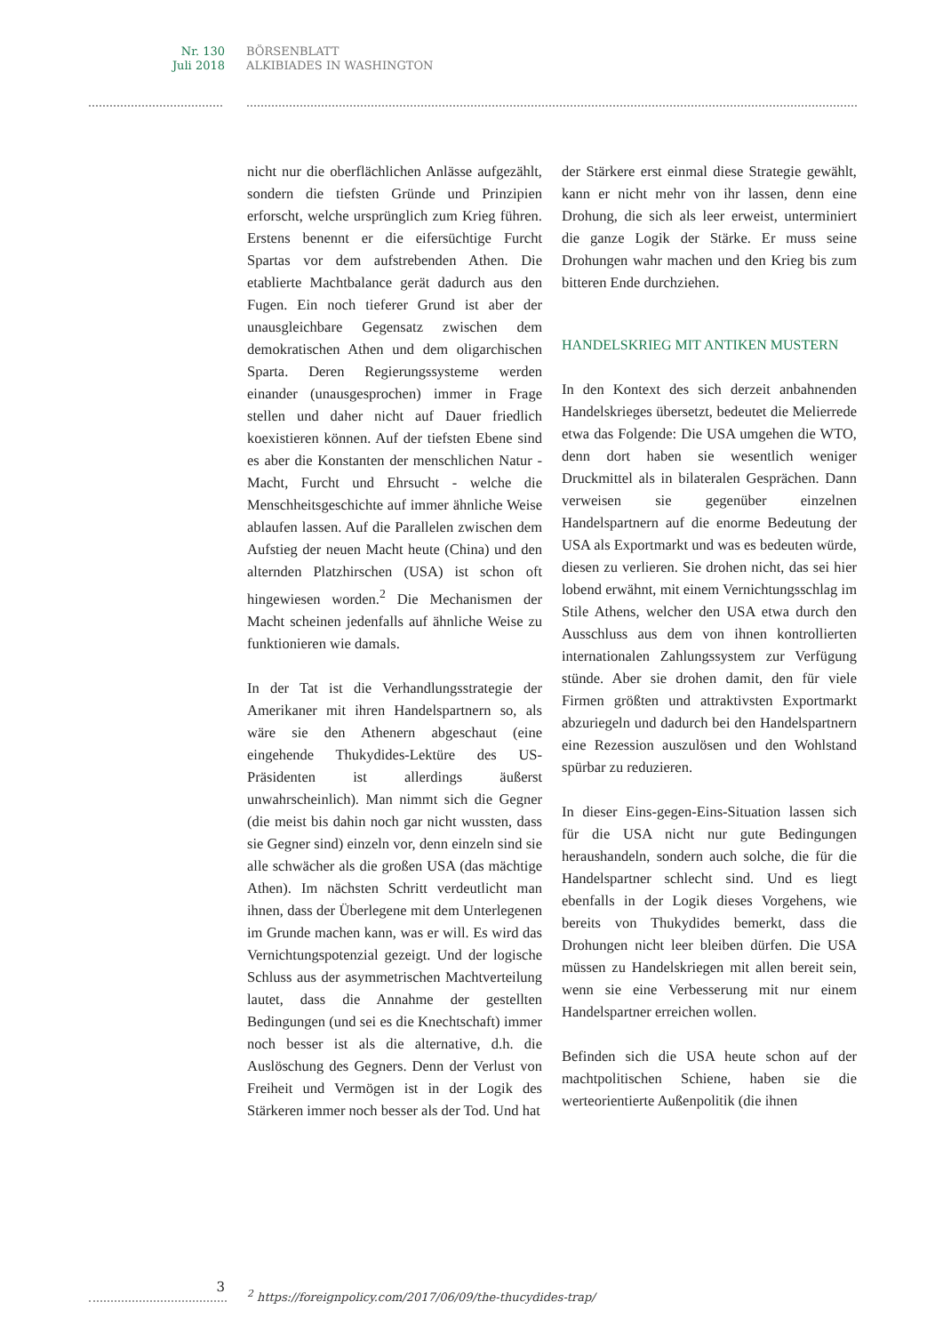Nr. 130
Juli 2018
BÖRSENBLATT
ALKIBIADES IN WASHINGTON
nicht nur die oberflächlichen Anlässe aufgezählt, sondern die tiefsten Gründe und Prinzipien erforscht, welche ursprünglich zum Krieg führen. Erstens benennt er die eifersüchtige Furcht Spartas vor dem aufstrebenden Athen. Die etablierte Machtbalance gerät dadurch aus den Fugen. Ein noch tieferer Grund ist aber der unausgleichbare Gegensatz zwischen dem demokratischen Athen und dem oligarchischen Sparta. Deren Regierungssysteme werden einander (unausgesprochen) immer in Frage stellen und daher nicht auf Dauer friedlich koexistieren können. Auf der tiefsten Ebene sind es aber die Konstanten der menschlichen Natur - Macht, Furcht und Ehrsucht - welche die Menschheitsgeschichte auf immer ähnliche Weise ablaufen lassen. Auf die Parallelen zwischen dem Aufstieg der neuen Macht heute (China) und den alternden Platzhirschen (USA) ist schon oft hingewiesen worden.<sup>2</sup> Die Mechanismen der Macht scheinen jedenfalls auf ähnliche Weise zu funktionieren wie damals.
In der Tat ist die Verhandlungsstrategie der Amerikaner mit ihren Handelspartnern so, als wäre sie den Athenern abgeschaut (eine eingehende Thukydides-Lektüre des US-Präsidenten ist allerdings äußerst unwahrscheinlich). Man nimmt sich die Gegner (die meist bis dahin noch gar nicht wussten, dass sie Gegner sind) einzeln vor, denn einzeln sind sie alle schwächer als die großen USA (das mächtige Athen). Im nächsten Schritt verdeutlicht man ihnen, dass der Überlegene mit dem Unterlegenen im Grunde machen kann, was er will. Es wird das Vernichtungspotenzial gezeigt. Und der logische Schluss aus der asymmetrischen Machtverteilung lautet, dass die Annahme der gestellten Bedingungen (und sei es die Knechtschaft) immer noch besser ist als die alternative, d.h. die Auslöschung des Gegners. Denn der Verlust von Freiheit und Vermögen ist in der Logik des Stärkeren immer noch besser als der Tod. Und hat
der Stärkere erst einmal diese Strategie gewählt, kann er nicht mehr von ihr lassen, denn eine Drohung, die sich als leer erweist, unterminiert die ganze Logik der Stärke. Er muss seine Drohungen wahr machen und den Krieg bis zum bitteren Ende durchziehen.
HANDELSKRIEG MIT ANTIKEN MUSTERN
In den Kontext des sich derzeit anbahnenden Handelskrieges übersetzt, bedeutet die Melierrede etwa das Folgende: Die USA umgehen die WTO, denn dort haben sie wesentlich weniger Druckmittel als in bilateralen Gesprächen. Dann verweisen sie gegenüber einzelnen Handelspartnern auf die enorme Bedeutung der USA als Exportmarkt und was es bedeuten würde, diesen zu verlieren. Sie drohen nicht, das sei hier lobend erwähnt, mit einem Vernichtungsschlag im Stile Athens, welcher den USA etwa durch den Ausschluss aus dem von ihnen kontrollierten internationalen Zahlungssystem zur Verfügung stünde. Aber sie drohen damit, den für viele Firmen größten und attraktivsten Exportmarkt abzuriegeln und dadurch bei den Handelspartnern eine Rezession auszulösen und den Wohlstand spürbar zu reduzieren.
In dieser Eins-gegen-Eins-Situation lassen sich für die USA nicht nur gute Bedingungen heraushandeln, sondern auch solche, die für die Handelspartner schlecht sind. Und es liegt ebenfalls in der Logik dieses Vorgehens, wie bereits von Thukydides bemerkt, dass die Drohungen nicht leer bleiben dürfen. Die USA müssen zu Handelskriegen mit allen bereit sein, wenn sie eine Verbesserung mit nur einem Handelspartner erreichen wollen.
Befinden sich die USA heute schon auf der machtpolitischen Schiene, haben sie die werteorientierte Außenpolitik (die ihnen
3
<sup>2</sup> https://foreignpolicy.com/2017/06/09/the-thucydides-trap/